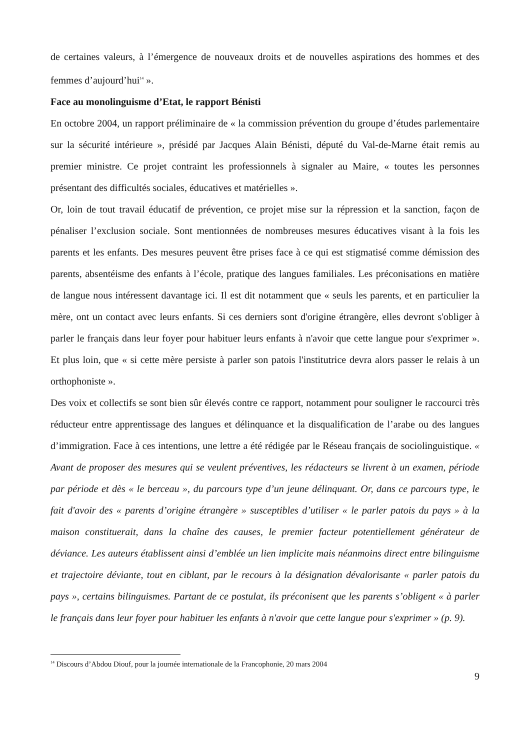de certaines valeurs, à l’émergence de nouveaux droits et de nouvelles aspirations des hommes et des femmes d’aujourd’hui<sup>14</sup> ».
Face au monolinguisme d’Etat, le rapport Bénisti
En octobre 2004, un rapport préliminaire de « la commission prévention du groupe d’études parlementaire sur la sécurité intérieure », présidé par Jacques Alain Bénisti, député du Val-de-Marne était remis au premier ministre. Ce projet contraint les professionnels à signaler au Maire, « toutes les personnes présentant des difficultés sociales, éducatives et matérielles ».
Or, loin de tout travail éducatif de prévention, ce projet mise sur la répression et la sanction, façon de pénaliser l’exclusion sociale. Sont mentionnées de nombreuses mesures éducatives visant à la fois les parents et les enfants. Des mesures peuvent être prises face à ce qui est stigmatisé comme démission des parents, absentéisme des enfants à l’école, pratique des langues familiales. Les préconisations en matière de langue nous intéressent davantage ici. Il est dit notamment que « seuls les parents, et en particulier la mère, ont un contact avec leurs enfants. Si ces derniers sont d'origine étrangère, elles devront s'obliger à parler le français dans leur foyer pour habituer leurs enfants à n'avoir que cette langue pour s'exprimer ». Et plus loin, que « si cette mère persiste à parler son patois l'institutrice devra alors passer le relais à un orthophoniste ».
Des voix et collectifs se sont bien sûr élevés contre ce rapport, notamment pour souligner le raccourci très réducteur entre apprentissage des langues et délinquance et la disqualification de l’arabe ou des langues d’immigration. Face à ces intentions, une lettre a été rédigée par le Réseau français de sociolinguistique. « Avant de proposer des mesures qui se veulent préventives, les rédacteurs se livrent à un examen, période par période et dès « le berceau », du parcours type d’un jeune délinquant. Or, dans ce parcours type, le fait d'avoir des « parents d’origine étrangère » susceptibles d’utiliser « le parler patois du pays » à la maison constituerait, dans la chaîne des causes, le premier facteur potentiellement générateur de déviance. Les auteurs établissent ainsi d’emblée un lien implicite mais néanmoins direct entre bilinguisme et trajectoire déviante, tout en ciblant, par le recours à la désignation dévalorisante « parler patois du pays », certains bilinguismes. Partant de ce postulat, ils préconisent que les parents s’obligent « à parler le français dans leur foyer pour habituer les enfants à n'avoir que cette langue pour s'exprimer » (p. 9).
<sup>14</sup> Discours d’Abdou Diouf, pour la journée internationale de la Francophonie, 20 mars 2004
9